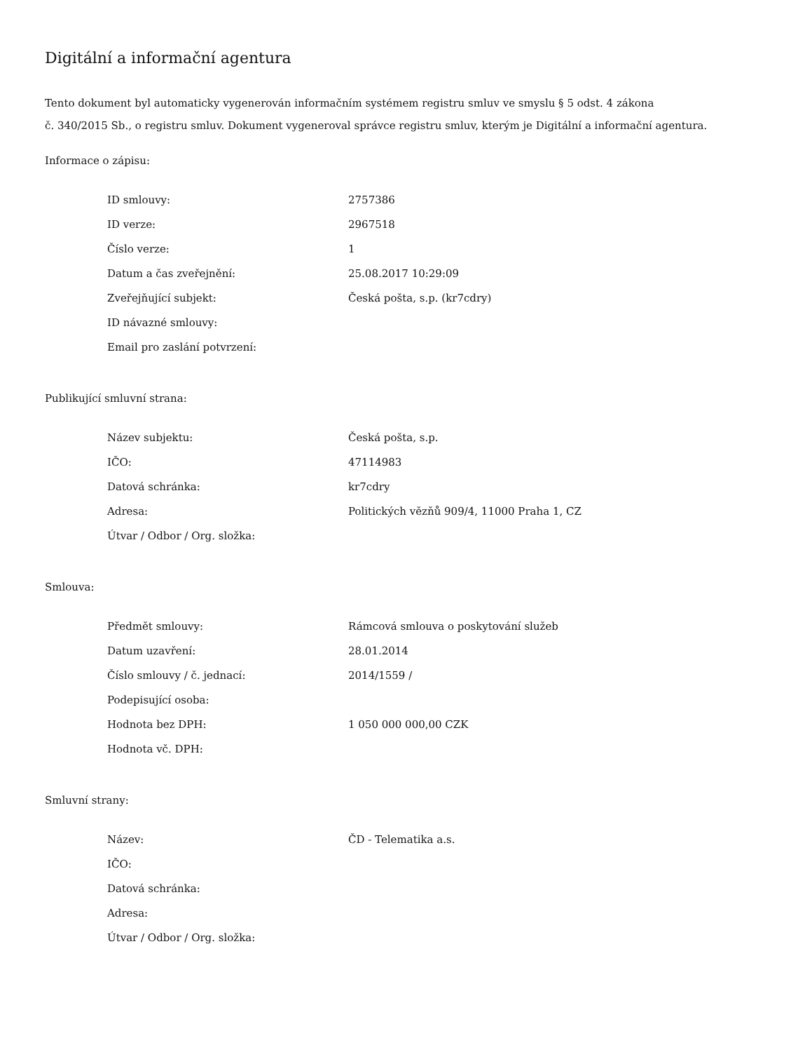Digitální a informační agentura
Tento dokument byl automaticky vygenerován informačním systémem registru smluv ve smyslu § 5 odst. 4 zákona
č. 340/2015 Sb., o registru smluv. Dokument vygeneroval správce registru smluv, kterým je Digitální a informační agentura.
Informace o zápisu:
| ID smlouvy: | 2757386 |
| ID verze: | 2967518 |
| Číslo verze: | 1 |
| Datum a čas zveřejnění: | 25.08.2017 10:29:09 |
| Zveřejňující subjekt: | Česká pošta, s.p. (kr7cdry) |
| ID návazné smlouvy: | |
| Email pro zaslání potvrzení: | |
Publikující smluvní strana:
| Název subjektu: | Česká pošta, s.p. |
| IČO: | 47114983 |
| Datová schránka: | kr7cdry |
| Adresa: | Politických vězňů 909/4, 11000 Praha 1, CZ |
| Útvar / Odbor / Org. složka: | |
Smlouva:
| Předmět smlouvy: | Rámcová smlouva o poskytování služeb |
| Datum uzavření: | 28.01.2014 |
| Číslo smlouvy / č. jednací: | 2014/1559 / |
| Podepisující osoba: | |
| Hodnota bez DPH: | 1 050 000 000,00 CZK |
| Hodnota vč. DPH: | |
Smluvní strany:
| Název: | ČD - Telematika a.s. |
| IČO: | |
| Datová schránka: | |
| Adresa: | |
| Útvar / Odbor / Org. složka: | |